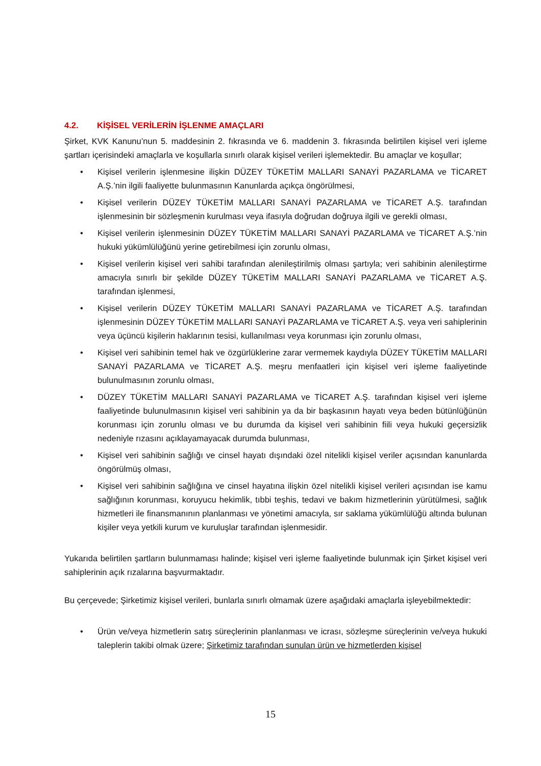4.2. KİŞİSEL VERİLERİN İŞLENME AMAÇLARI
Şirket, KVK Kanunu’nun 5. maddesinin 2. fıkrasında ve 6. maddenin 3. fıkrasında belirtilen kişisel veri işleme şartları içerisindeki amaçlarla ve koşullarla sınırlı olarak kişisel verileri işlemektedir. Bu amaçlar ve koşullar;
• Kişisel verilerin işlenmesine ilişkin DÜZEY TÜKETİM MALLARI SANAYİ PAZARLAMA ve TİCARET A.Ş.’nin ilgili faaliyette bulunmasının Kanunlarda açıkça öngörülmesi,
• Kişisel verilerin DÜZEY TÜKETİM MALLARI SANAYİ PAZARLAMA ve TİCARET A.Ş. tarafından işlenmesinin bir sözleşmenin kurulması veya ifasıyla doğrudan doğruya ilgili ve gerekli olması,
• Kişisel verilerin işlenmesinin DÜZEY TÜKETİM MALLARI SANAYİ PAZARLAMA ve TİCARET A.Ş.’nin hukuki yükümlülüğünü yerine getirebilmesi için zorunlu olması,
• Kişisel verilerin kişisel veri sahibi tarafından alenileştirilmiş olması şartıyla; veri sahibinin alenileştirme amacıyla sınırlı bir şekilde DÜZEY TÜKETİM MALLARI SANAYİ PAZARLAMA ve TİCARET A.Ş. tarafından işlenmesi,
• Kişisel verilerin DÜZEY TÜKETİM MALLARI SANAYİ PAZARLAMA ve TİCARET A.Ş. tarafından işlenmesinin DÜZEY TÜKETİM MALLARI SANAYİ PAZARLAMA ve TİCARET A.Ş. veya veri sahiplerinin veya üçüncü kişilerin haklarının tesisi, kullanılması veya korunması için zorunlu olması,
• Kişisel veri sahibinin temel hak ve özgürlüklerine zarar vermemek kaydıyla DÜZEY TÜKETİM MALLARI SANAYİ PAZARLAMA ve TİCARET A.Ş. meşru menfaatleri için kişisel veri işleme faaliyetinde bulunulmasının zorunlu olması,
• DÜZEY TÜKETİM MALLARI SANAYİ PAZARLAMA ve TİCARET A.Ş. tarafından kişisel veri işleme faaliyetinde bulunulmasının kişisel veri sahibinin ya da bir başkasının hayatı veya beden bütünlüğünün korunması için zorunlu olması ve bu durumda da kişisel veri sahibinin fiili veya hukuki geçersizlik nedeniyle rızasını açıklayamayacak durumda bulunması,
• Kişisel veri sahibinin sağlığı ve cinsel hayatı dışındaki özel nitelikli kişisel veriler açısından kanunlarda öngörülmüş olması,
• Kişisel veri sahibinin sağlığına ve cinsel hayatına ilişkin özel nitelikli kişisel verileri açısından ise kamu sağlığının korunması, koruyucu hekimlik, tıbbi teşhis, tedavi ve bakım hizmetlerinin yürütülmesi, sağlık hizmetleri ile finansmanının planlanması ve yönetimi amacıyla, sır saklama yükümlülüğü altında bulunan kişiler veya yetkili kurum ve kuruluşlar tarafından işlenmesidir.
Yukarıda belirtilen şartların bulunmaması halinde; kişisel veri işleme faaliyetinde bulunmak için Şirket kişisel veri sahiplerinin açık rızalarına başvurmaktadır.
Bu çerçevede; Şirketimiz kişisel verileri, bunlarla sınırlı olmamak üzere aşağıdaki amaçlarla işleyebilmektedir:
• Ürün ve/veya hizmetlerin satış süreçlerinin planlanması ve icrası, sözleşme süreçlerinin ve/veya hukuki taleplerin takibi olmak üzere; Şirketimiz tarafından sunulan ürün ve hizmetlerden kişisel
15